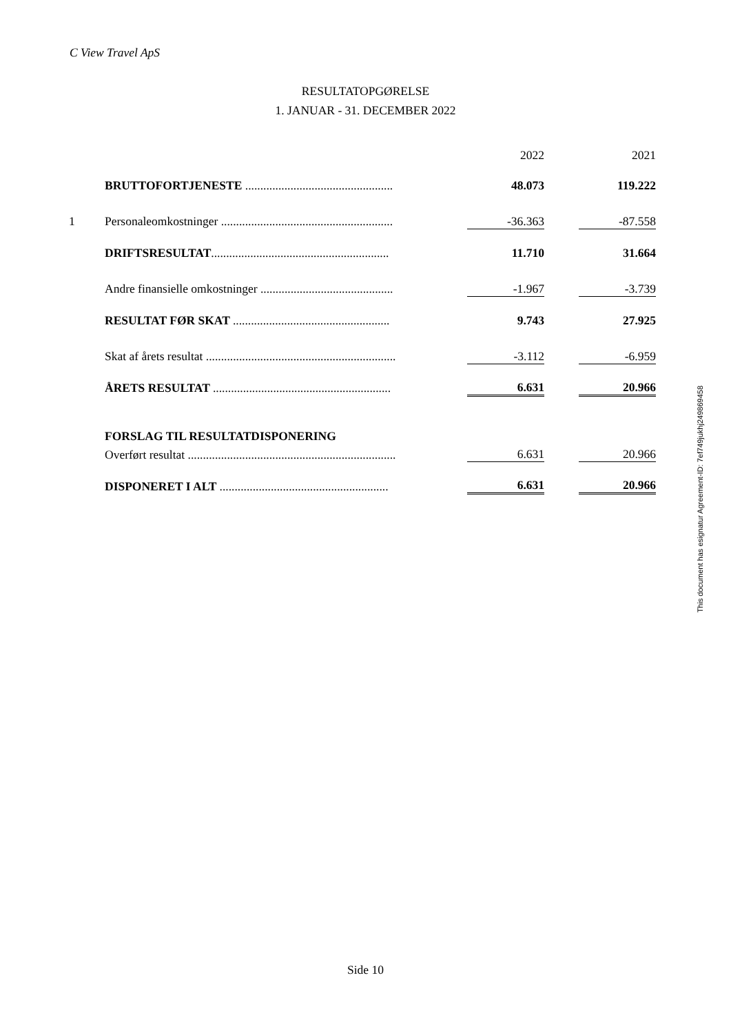C View Travel ApS
RESULTATOPGØRELSE
1. JANUAR - 31. DECEMBER 2022
| | | | 2022 | | 2021 |
| | BRUTTOFORTJENESTE ................................................. | | 48.073 | | 119.222 |
| 1 | Personaleomkostninger ......................................................... | | -36.363 | | -87.558 |
| | DRIFTSRESULTAT ........................................................... | | 11.710 | | 31.664 |
| | Andre finansielle omkostninger ............................................ | | -1.967 | | -3.739 |
| | RESULTAT FØR SKAT .................................................... | | 9.743 | | 27.925 |
| | Skat af årets resultat ............................................................... | | -3.112 | | -6.959 |
| | ÅRETS RESULTAT ........................................................... | | 6.631 | | 20.966 |
| | FORSLAG TIL RESULTATDISPONERING | | | | |
| | Overført resultat ..................................................................... | | 6.631 | | 20.966 |
| | DISPONERET I ALT ........................................................ | | 6.631 | | 20.966 |
This document has esignatur Agreement-ID: 7ef749jukhj249869458
Side 10